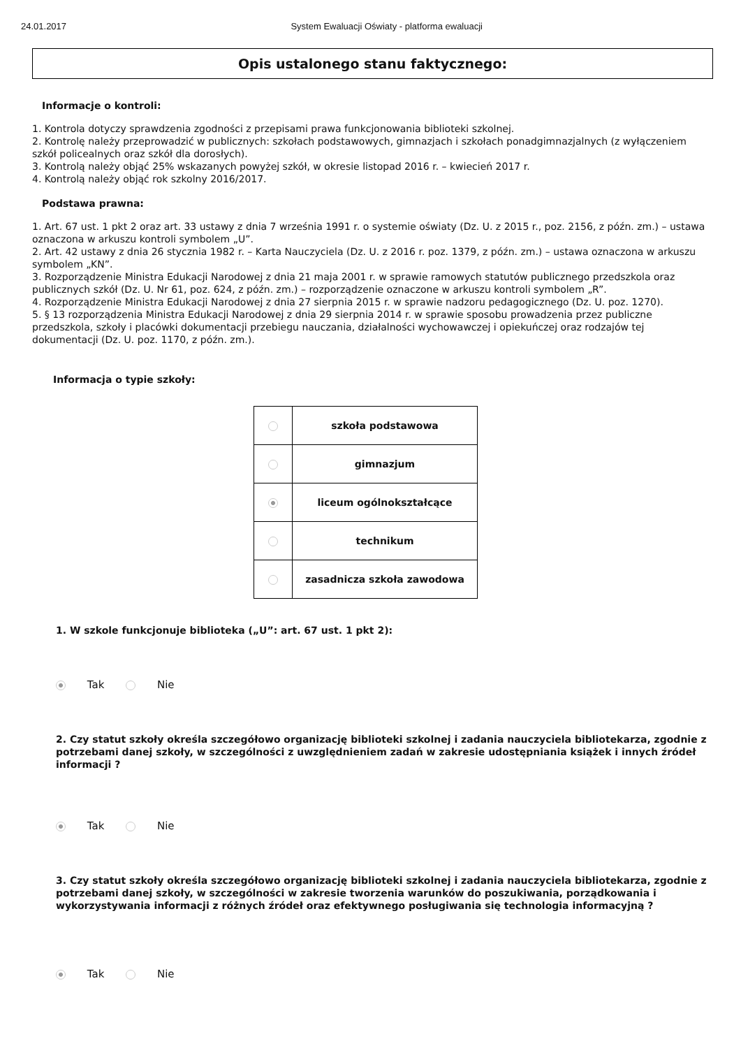24.01.2017 System Ewaluacji Oświaty - platforma ewaluacji
Opis ustalonego stanu faktycznego:
Informacje o kontroli:
1. Kontrola dotyczy sprawdzenia zgodności z przepisami prawa funkcjonowania biblioteki szkolnej.
2. Kontrolę należy przeprowadzić w publicznych: szkołach podstawowych, gimnazjach i szkołach ponadgimnazjalnych (z wyłączeniem szkół policealnych oraz szkół dla dorosłych).
3. Kontrolą należy objąć 25% wskazanych powyżej szkół, w okresie listopad 2016 r. – kwiecień 2017 r.
4. Kontrolą należy objąć rok szkolny 2016/2017.
Podstawa prawna:
1. Art. 67 ust. 1 pkt 2 oraz art. 33 ustawy z dnia 7 września 1991 r. o systemie oświaty (Dz. U. z 2015 r., poz. 2156, z późn. zm.) – ustawa oznaczona w arkuszu kontroli symbolem „U”.
2. Art. 42 ustawy z dnia 26 stycznia 1982 r. – Karta Nauczyciela (Dz. U. z 2016 r. poz. 1379, z późn. zm.) – ustawa oznaczona w arkuszu symbolem „KN”.
3. Rozporządzenie Ministra Edukacji Narodowej z dnia 21 maja 2001 r. w sprawie ramowych statutów publicznego przedszkola oraz publicznych szkół (Dz. U. Nr 61, poz. 624, z późn. zm.) – rozporządzenie oznaczone w arkuszu kontroli symbolem „R”.
4. Rozporządzenie Ministra Edukacji Narodowej z dnia 27 sierpnia 2015 r. w sprawie nadzoru pedagogicznego (Dz. U. poz. 1270).
5. § 13 rozporządzenia Ministra Edukacji Narodowej z dnia 29 sierpnia 2014 r. w sprawie sposobu prowadzenia przez publiczne przedszkola, szkoły i placówki dokumentacji przebiegu nauczania, działalności wychowawczej i opiekuńczej oraz rodzajów tej dokumentacji (Dz. U. poz. 1170, z późn. zm.).
Informacja o typie szkoły:
| | szkoła podstawowa |
| | gimnazjum |
| | liceum ogólnokształcące |
| | technikum |
| | zasadnicza szkoła zawodowa |
1. W szkole funkcjonuje biblioteka („U”: art. 67 ust. 1 pkt 2):
Tak Nie
2. Czy statut szkoły określa szczegółowo organizację biblioteki szkolnej i zadania nauczyciela bibliotekarza, zgodnie z potrzebami danej szkoły, w szczególności z uwzględnieniem zadań w zakresie udostępniania książek i innych źródeł informacji ?
Tak Nie
3. Czy statut szkoły określa szczegółowo organizację biblioteki szkolnej i zadania nauczyciela bibliotekarza, zgodnie z potrzebami danej szkoły, w szczególności w zakresie tworzenia warunków do poszukiwania, porządkowania i wykorzystywania informacji z różnych źródeł oraz efektywnego posługiwania się technologia informacyjną ?
Tak Nie